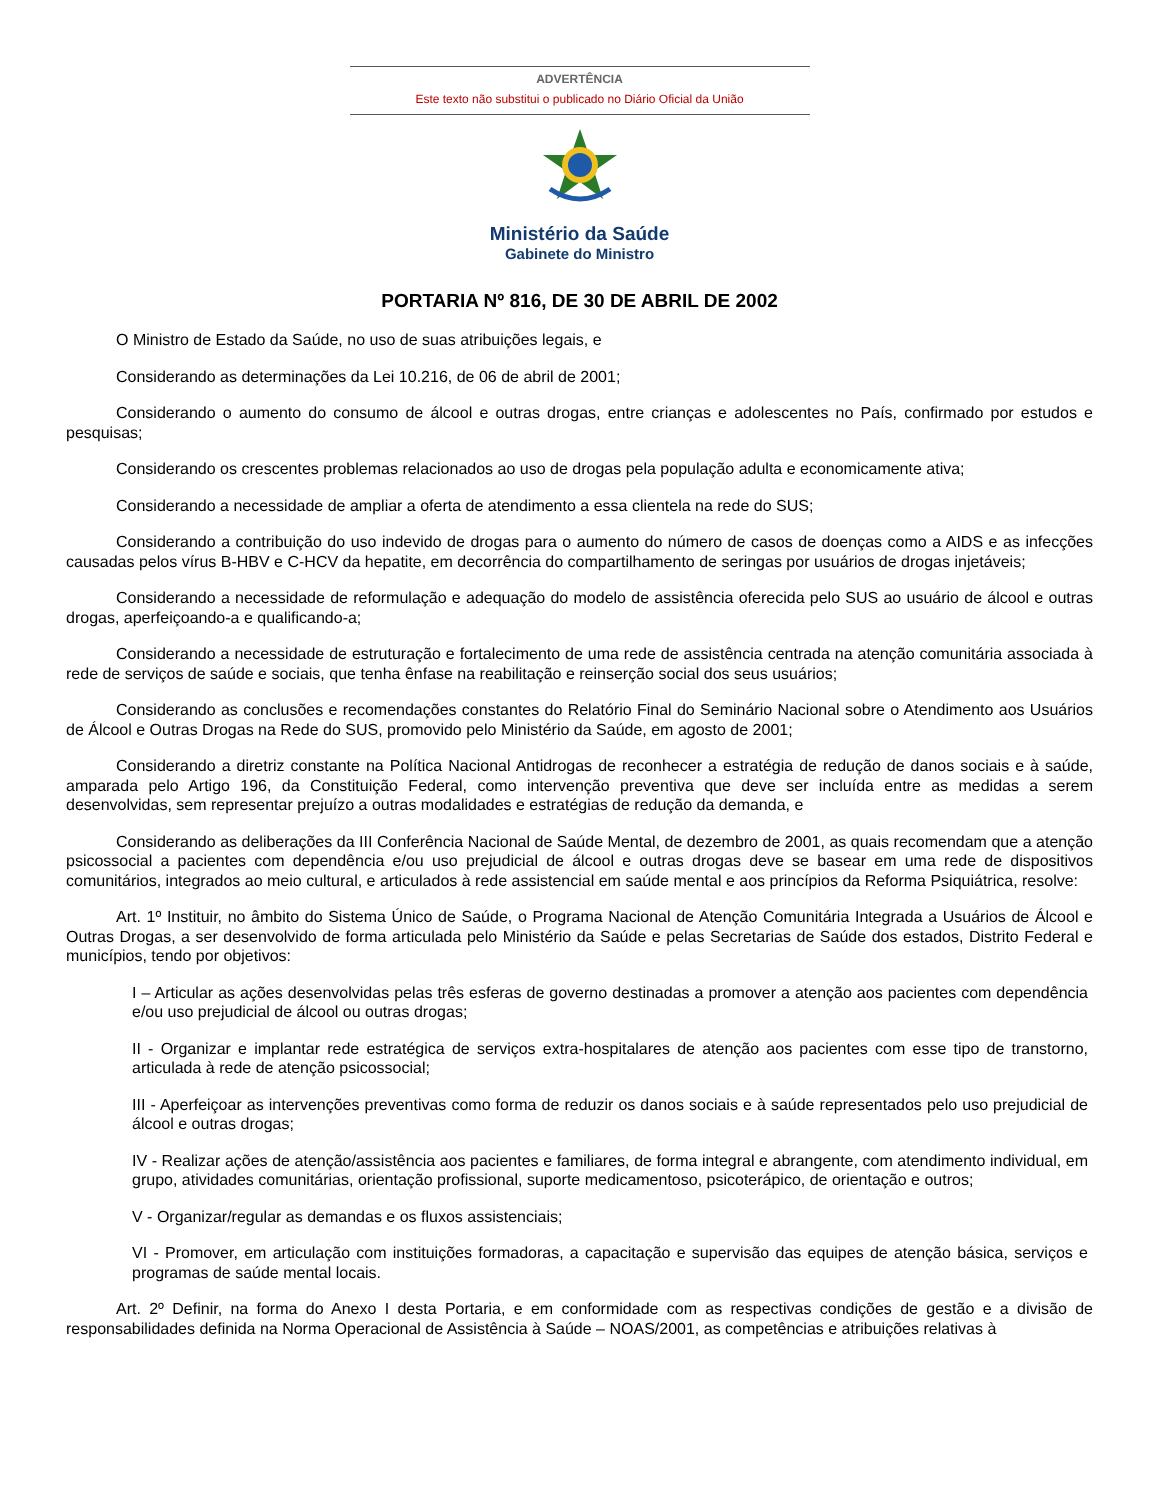ADVERTÊNCIA
Este texto não substitui o publicado no Diário Oficial da União
Ministério da Saúde
Gabinete do Ministro
PORTARIA Nº 816, DE 30 DE ABRIL DE 2002
O Ministro de Estado da Saúde, no uso de suas atribuições legais, e
Considerando as determinações da Lei 10.216, de 06 de abril de 2001;
Considerando o aumento do consumo de álcool e outras drogas, entre crianças e adolescentes no País, confirmado por estudos e pesquisas;
Considerando os crescentes problemas relacionados ao uso de drogas pela população adulta e economicamente ativa;
Considerando a necessidade de ampliar a oferta de atendimento a essa clientela na rede do SUS;
Considerando a contribuição do uso indevido de drogas para o aumento do número de casos de doenças como a AIDS e as infecções causadas pelos vírus B-HBV e C-HCV da hepatite, em decorrência do compartilhamento de seringas por usuários de drogas injetáveis;
Considerando a necessidade de reformulação e adequação do modelo de assistência oferecida pelo SUS ao usuário de álcool e outras drogas, aperfeiçoando-a e qualificando-a;
Considerando a necessidade de estruturação e fortalecimento de uma rede de assistência centrada na atenção comunitária associada à rede de serviços de saúde e sociais, que tenha ênfase na reabilitação e reinserção social dos seus usuários;
Considerando as conclusões e recomendações constantes do Relatório Final do Seminário Nacional sobre o Atendimento aos Usuários de Álcool e Outras Drogas na Rede do SUS, promovido pelo Ministério da Saúde, em agosto de 2001;
Considerando a diretriz constante na Política Nacional Antidrogas de reconhecer a estratégia de redução de danos sociais e à saúde, amparada pelo Artigo 196, da Constituição Federal, como intervenção preventiva que deve ser incluída entre as medidas a serem desenvolvidas, sem representar prejuízo a outras modalidades e estratégias de redução da demanda, e
Considerando as deliberações da III Conferência Nacional de Saúde Mental, de dezembro de 2001, as quais recomendam que a atenção psicossocial a pacientes com dependência e/ou uso prejudicial de álcool e outras drogas deve se basear em uma rede de dispositivos comunitários, integrados ao meio cultural, e articulados à rede assistencial em saúde mental e aos princípios da Reforma Psiquiátrica, resolve:
Art. 1º Instituir, no âmbito do Sistema Único de Saúde, o Programa Nacional de Atenção Comunitária Integrada a Usuários de Álcool e Outras Drogas, a ser desenvolvido de forma articulada pelo Ministério da Saúde e pelas Secretarias de Saúde dos estados, Distrito Federal e municípios, tendo por objetivos:
I – Articular as ações desenvolvidas pelas três esferas de governo destinadas a promover a atenção aos pacientes com dependência e/ou uso prejudicial de álcool ou outras drogas;
II - Organizar e implantar rede estratégica de serviços extra-hospitalares de atenção aos pacientes com esse tipo de transtorno, articulada à rede de atenção psicossocial;
III - Aperfeiçoar as intervenções preventivas como forma de reduzir os danos sociais e à saúde representados pelo uso prejudicial de álcool e outras drogas;
IV - Realizar ações de atenção/assistência aos pacientes e familiares, de forma integral e abrangente, com atendimento individual, em grupo, atividades comunitárias, orientação profissional, suporte medicamentoso, psicoterápico, de orientação e outros;
V - Organizar/regular as demandas e os fluxos assistenciais;
VI - Promover, em articulação com instituições formadoras, a capacitação e supervisão das equipes de atenção básica, serviços e programas de saúde mental locais.
Art. 2º Definir, na forma do Anexo I desta Portaria, e em conformidade com as respectivas condições de gestão e a divisão de responsabilidades definida na Norma Operacional de Assistência à Saúde – NOAS/2001, as competências e atribuições relativas à